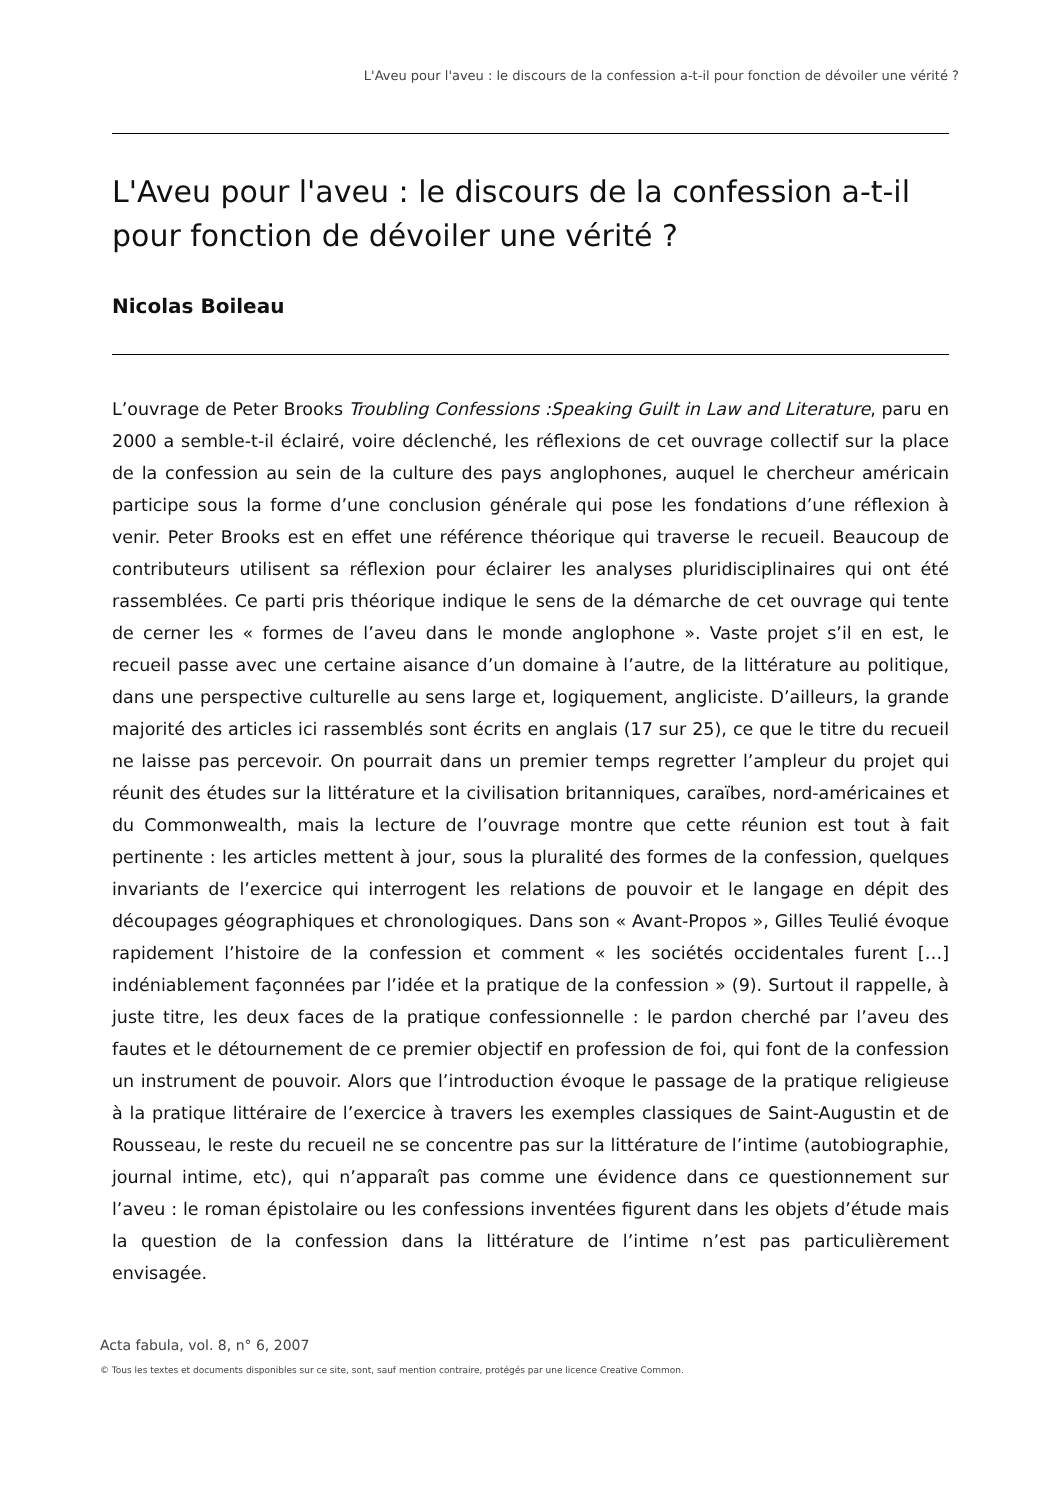L'Aveu pour l'aveu : le discours de la confession a-t-il pour fonction de dévoiler une vérité ?
L'Aveu pour l'aveu : le discours de la confession a-t-il pour fonction de dévoiler une vérité ?
Nicolas Boileau
L’ouvrage de Peter Brooks Troubling Confessions :Speaking Guilt in Law and Literature, paru en 2000 a semble-t-il éclairé, voire déclenché, les réflexions de cet ouvrage collectif sur la place de la confession au sein de la culture des pays anglophones, auquel le chercheur américain participe sous la forme d’une conclusion générale qui pose les fondations d’une réflexion à venir. Peter Brooks est en effet une référence théorique qui traverse le recueil. Beaucoup de contributeurs utilisent sa réflexion pour éclairer les analyses pluridisciplinaires qui ont été rassemblées. Ce parti pris théorique indique le sens de la démarche de cet ouvrage qui tente de cerner les « formes de l’aveu dans le monde anglophone ». Vaste projet s’il en est, le recueil passe avec une certaine aisance d’un domaine à l’autre, de la littérature au politique, dans une perspective culturelle au sens large et, logiquement, angliciste. D’ailleurs, la grande majorité des articles ici rassemblés sont écrits en anglais (17 sur 25), ce que le titre du recueil ne laisse pas percevoir. On pourrait dans un premier temps regretter l’ampleur du projet qui réunit des études sur la littérature et la civilisation britanniques, caraïbes, nord-américaines et du Commonwealth, mais la lecture de l’ouvrage montre que cette réunion est tout à fait pertinente : les articles mettent à jour, sous la pluralité des formes de la confession, quelques invariants de l’exercice qui interrogent les relations de pouvoir et le langage en dépit des découpages géographiques et chronologiques. Dans son « Avant-Propos », Gilles Teulié évoque rapidement l’histoire de la confession et comment « les sociétés occidentales furent […] indéniablement façonnées par l’idée et la pratique de la confession » (9). Surtout il rappelle, à juste titre, les deux faces de la pratique confessionnelle : le pardon cherché par l’aveu des fautes et le détournement de ce premier objectif en profession de foi, qui font de la confession un instrument de pouvoir. Alors que l’introduction évoque le passage de la pratique religieuse à la pratique littéraire de l’exercice à travers les exemples classiques de Saint-Augustin et de Rousseau, le reste du recueil ne se concentre pas sur la littérature de l’intime (autobiographie, journal intime, etc), qui n’apparaît pas comme une évidence dans ce questionnement sur l’aveu : le roman épistolaire ou les confessions inventées figurent dans les objets d’étude mais la question de la confession dans la littérature de l’intime n’est pas particulièrement envisagée.
Acta fabula, vol. 8, n° 6, 2007
© Tous les textes et documents disponibles sur ce site, sont, sauf mention contraire, protégés par une licence Creative Common.